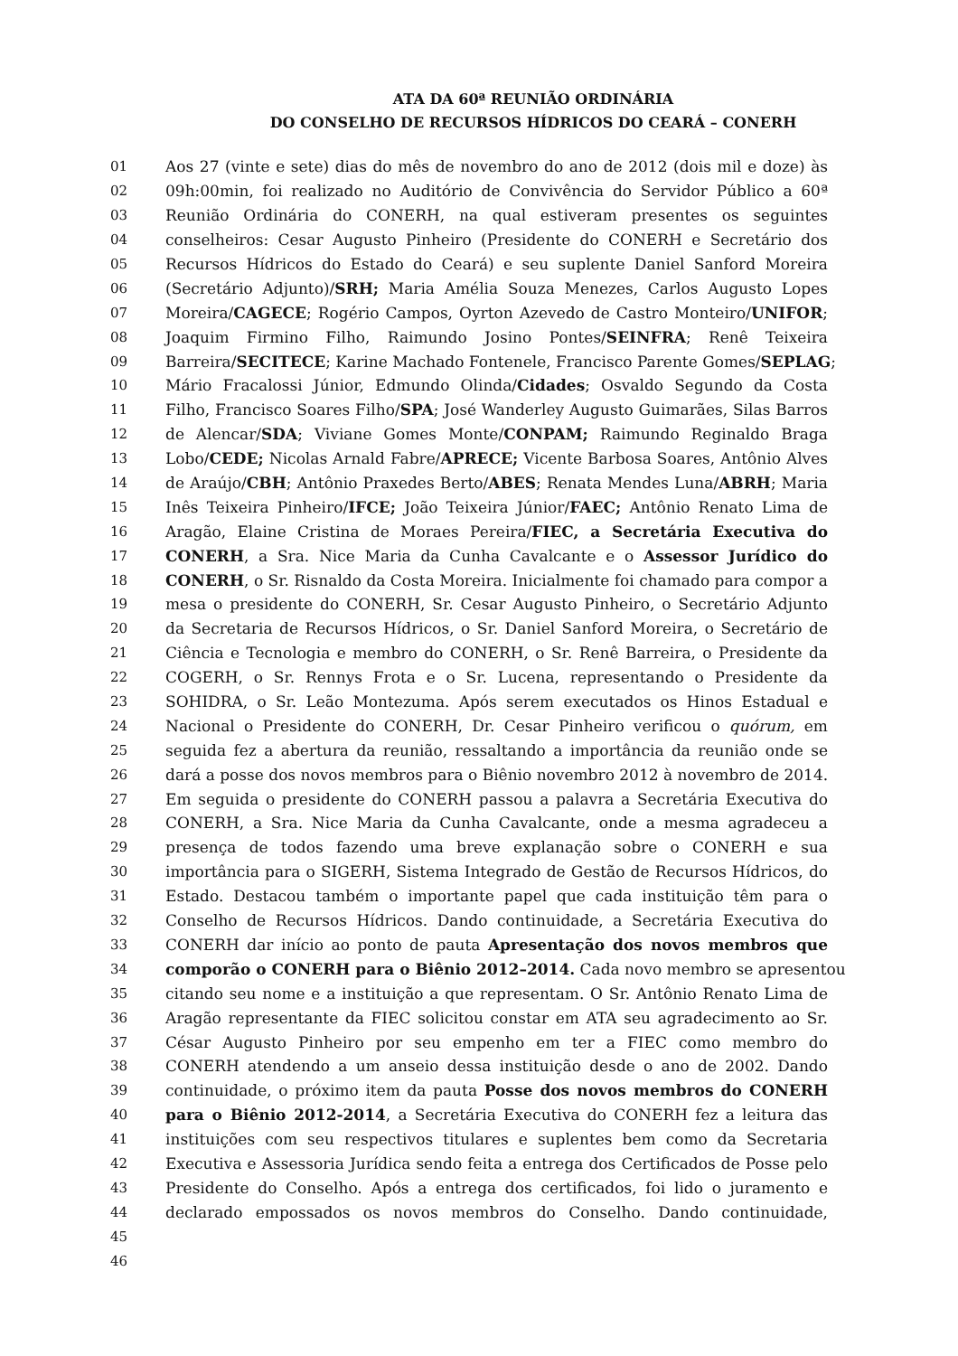ATA DA 60ª REUNIÃO ORDINÁRIA
DO CONSELHO DE RECURSOS HÍDRICOS DO CEARÁ – CONERH
01 Aos 27 (vinte e sete) dias do mês de novembro do ano de 2012 (dois mil e doze) às
02 09h:00min, foi realizado no Auditório de Convivência do Servidor Público a 60ª
03 Reunião Ordinária do CONERH, na qual estiveram presentes os seguintes
04 conselheiros: Cesar Augusto Pinheiro (Presidente do CONERH e Secretário dos
05 Recursos Hídricos do Estado do Ceará) e seu suplente Daniel Sanford Moreira
06 (Secretário Adjunto)/SRH; Maria Amélia Souza Menezes, Carlos Augusto Lopes
07 Moreira/CAGECE; Rogério Campos, Oyrton Azevedo de Castro Monteiro/UNIFOR;
08 Joaquim Firmino Filho, Raimundo Josino Pontes/SEINFRA; Renê Teixeira
09 Barreira/SECITECE; Karine Machado Fontenele, Francisco Parente Gomes/SEPLAG;
10 Mário Fracalossi Júnior, Edmundo Olinda/Cidades; Osvaldo Segundo da Costa
11 Filho, Francisco Soares Filho/SPA; José Wanderley Augusto Guimarães, Silas Barros
12 de Alencar/SDA; Viviane Gomes Monte/CONPAM; Raimundo Reginaldo Braga
13 Lobo/CEDE; Nicolas Arnald Fabre/APRECE; Vicente Barbosa Soares, Antônio Alves
14 de Araújo/CBH; Antônio Praxedes Berto/ABES; Renata Mendes Luna/ABRH; Maria
15 Inês Teixeira Pinheiro/IFCE; João Teixeira Júnior/FAEC; Antônio Renato Lima de
16 Aragão, Elaine Cristina de Moraes Pereira/FIEC, a Secretária Executiva do
17 CONERH, a Sra. Nice Maria da Cunha Cavalcante e o Assessor Jurídico do
18 CONERH, o Sr. Risnaldo da Costa Moreira. Inicialmente foi chamado para compor a
19 mesa o presidente do CONERH, Sr. Cesar Augusto Pinheiro, o Secretário Adjunto
20 da Secretaria de Recursos Hídricos, o Sr. Daniel Sanford Moreira, o Secretário de
21 Ciência e Tecnologia e membro do CONERH, o Sr. Renê Barreira, o Presidente da
22 COGERH, o Sr. Rennys Frota e o Sr. Lucena, representando o Presidente da
23 SOHIDRA, o Sr. Leão Montezuma. Após serem executados os Hinos Estadual e
24 Nacional o Presidente do CONERH, Dr. Cesar Pinheiro verificou o quórum, em
25 seguida fez a abertura da reunião, ressaltando a importância da reunião onde se
26 dará a posse dos novos membros para o Biênio novembro 2012 à novembro de 2014.
27 Em seguida o presidente do CONERH passou a palavra a Secretária Executiva do
28 CONERH, a Sra. Nice Maria da Cunha Cavalcante, onde a mesma agradeceu a
29 presença de todos fazendo uma breve explanação sobre o CONERH e sua
30 importância para o SIGERH, Sistema Integrado de Gestão de Recursos Hídricos, do
31 Estado. Destacou também o importante papel que cada instituição têm para o
32 Conselho de Recursos Hídricos. Dando continuidade, a Secretária Executiva do
33 CONERH dar início ao ponto de pauta Apresentação dos novos membros que
34 comporão o CONERH para o Biênio 2012–2014. Cada novo membro se apresentou
35 citando seu nome e a instituição a que representam. O Sr. Antônio Renato Lima de
36 Aragão representante da FIEC solicitou constar em ATA seu agradecimento ao Sr.
37 César Augusto Pinheiro por seu empenho em ter a FIEC como membro do
38 CONERH atendendo a um anseio dessa instituição desde o ano de 2002. Dando
39 continuidade, o próximo item da pauta Posse dos novos membros do CONERH
40 para o Biênio 2012-2014, a Secretária Executiva do CONERH fez a leitura das
41 instituições com seu respectivos titulares e suplentes bem como da Secretaria
42 Executiva e Assessoria Jurídica sendo feita a entrega dos Certificados de Posse pelo
43 Presidente do Conselho. Após a entrega dos certificados, foi lido o juramento e
44 declarado empossados os novos membros do Conselho. Dando continuidade,
45
46